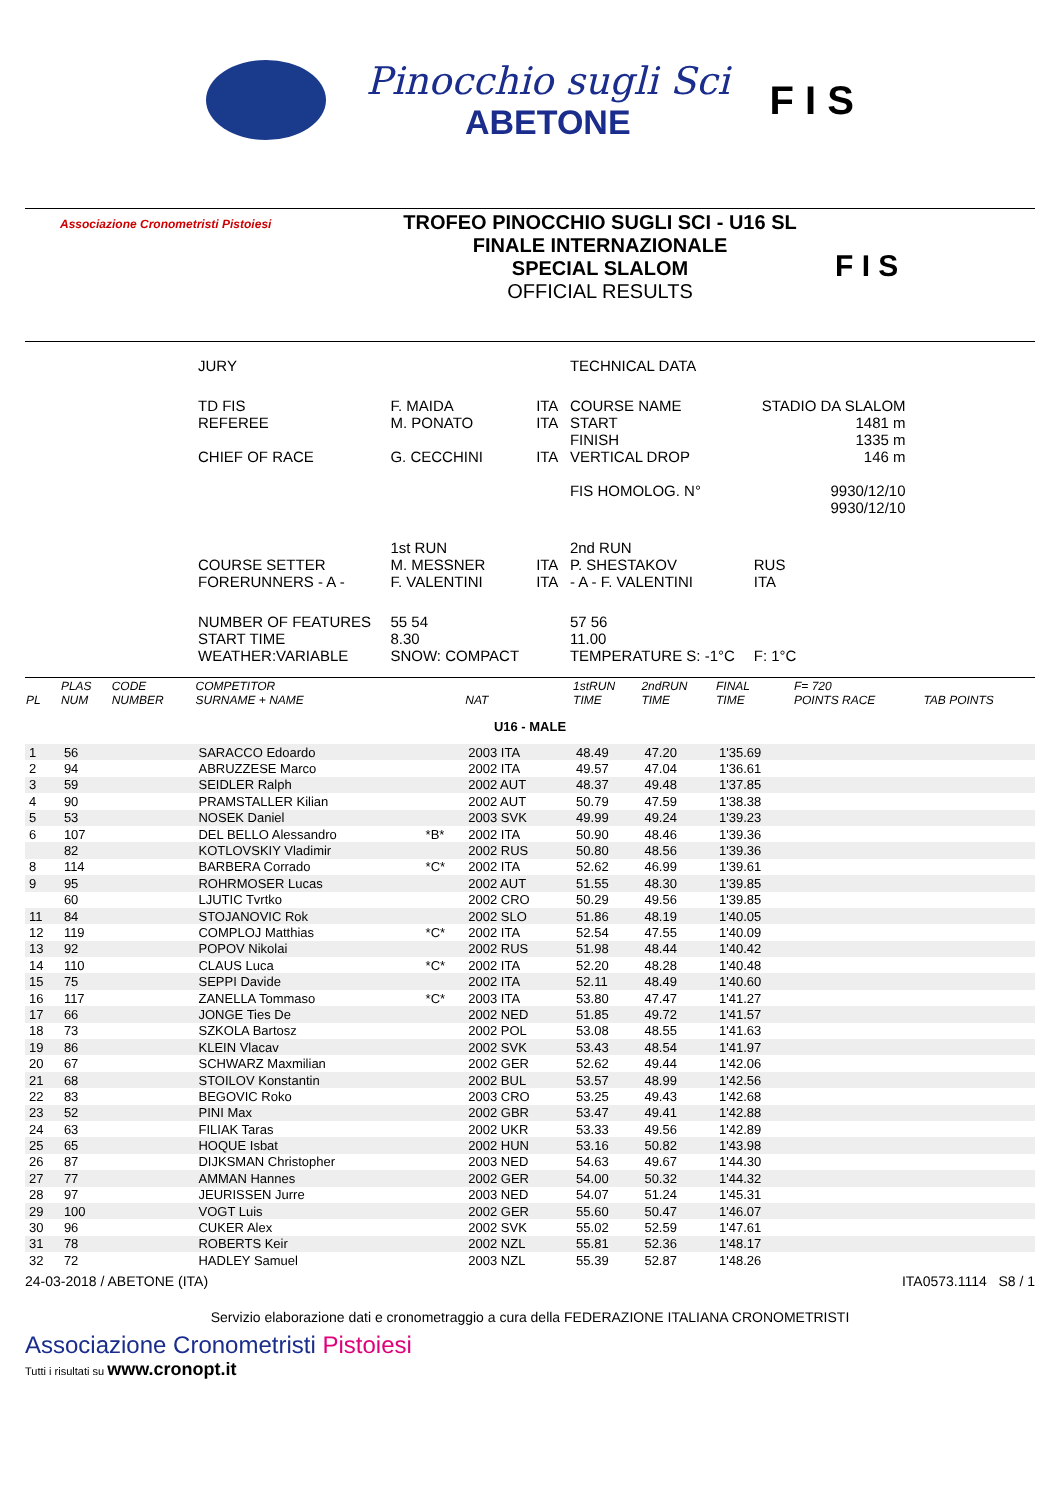Pinocchio sugli Sci
ABETONE
F I S
Associazione Cronometristi Pistoiesi
TROFEO PINOCCHIO SUGLI SCI - U16 SL
FINALE INTERNAZIONALE
SPECIAL SLALOM
OFFICIAL RESULTS
F I S
| JURY | | | TECHNICAL DATA | | |
| TD FIS REFEREE CHIEF OF RACE | F. MAIDA M. PONATO G. CECCHINI | ITA ITA ITA | COURSE NAME START FINISH VERTICAL DROP FIS HOMOLOG. N° | STADIO DA SLALOM 1481 m 1335 m 146 m 9930/12/10 9930/12/10 | |
| COURSE SETTER FORERUNNERS - A - | 1st RUN M. MESSNER F. VALENTINI | ITA ITA | 2nd RUN P. SHESTAKOV - A - F. VALENTINI | RUS ITA | |
| NUMBER OF FEATURES START TIME WEATHER:VARIABLE | 55 54 8.30 SNOW: COMPACT | | 57 56 11.00 TEMPERATURE S: -1°C | F: 1°C | |
| PL | PLAS NUM | CODE NUMBER | COMPETITOR SURNAME + NAME | | NAT | 1stRUN TIME | 2ndRUN TIME | FINAL TIME | F= 720 POINTS RACE | TAB POINTS |
| --- | --- | --- | --- | --- | --- | --- | --- | --- | --- | --- |
| U16 - MALE | | | | | | | | | | |
| 1 | 56 | | SARACCO Edoardo | | 2003 ITA | 48.49 | 47.20 | 1'35.69 | | |
| 2 | 94 | | ABRUZZESE Marco | | 2002 ITA | 49.57 | 47.04 | 1'36.61 | | |
| 3 | 59 | | SEIDLER Ralph | | 2002 AUT | 48.37 | 49.48 | 1'37.85 | | |
| 4 | 90 | | PRAMSTALLER Kilian | | 2002 AUT | 50.79 | 47.59 | 1'38.38 | | |
| 5 | 53 | | NOSEK Daniel | | 2003 SVK | 49.99 | 49.24 | 1'39.23 | | |
| 6 | 107 | | DEL BELLO Alessandro | *B* | 2002 ITA | 50.90 | 48.46 | 1'39.36 | | |
| | 82 | | KOTLOVSKIY Vladimir | | 2002 RUS | 50.80 | 48.56 | 1'39.36 | | |
| 8 | 114 | | BARBERA Corrado | *C* | 2002 ITA | 52.62 | 46.99 | 1'39.61 | | |
| 9 | 95 | | ROHRMOSER Lucas | | 2002 AUT | 51.55 | 48.30 | 1'39.85 | | |
| | 60 | | LJUTIC Tvrtko | | 2002 CRO | 50.29 | 49.56 | 1'39.85 | | |
| 11 | 84 | | STOJANOVIC Rok | | 2002 SLO | 51.86 | 48.19 | 1'40.05 | | |
| 12 | 119 | | COMPLOJ Matthias | *C* | 2002 ITA | 52.54 | 47.55 | 1'40.09 | | |
| 13 | 92 | | POPOV Nikolai | | 2002 RUS | 51.98 | 48.44 | 1'40.42 | | |
| 14 | 110 | | CLAUS Luca | *C* | 2002 ITA | 52.20 | 48.28 | 1'40.48 | | |
| 15 | 75 | | SEPPI Davide | | 2002 ITA | 52.11 | 48.49 | 1'40.60 | | |
| 16 | 117 | | ZANELLA Tommaso | *C* | 2003 ITA | 53.80 | 47.47 | 1'41.27 | | |
| 17 | 66 | | JONGE Ties De | | 2002 NED | 51.85 | 49.72 | 1'41.57 | | |
| 18 | 73 | | SZKOLA Bartosz | | 2002 POL | 53.08 | 48.55 | 1'41.63 | | |
| 19 | 86 | | KLEIN Vlacav | | 2002 SVK | 53.43 | 48.54 | 1'41.97 | | |
| 20 | 67 | | SCHWARZ Maxmilian | | 2002 GER | 52.62 | 49.44 | 1'42.06 | | |
| 21 | 68 | | STOILOV Konstantin | | 2002 BUL | 53.57 | 48.99 | 1'42.56 | | |
| 22 | 83 | | BEGOVIC Roko | | 2003 CRO | 53.25 | 49.43 | 1'42.68 | | |
| 23 | 52 | | PINI Max | | 2002 GBR | 53.47 | 49.41 | 1'42.88 | | |
| 24 | 63 | | FILIAK Taras | | 2002 UKR | 53.33 | 49.56 | 1'42.89 | | |
| 25 | 65 | | HOQUE Isbat | | 2002 HUN | 53.16 | 50.82 | 1'43.98 | | |
| 26 | 87 | | DIJKSMAN Christopher | | 2003 NED | 54.63 | 49.67 | 1'44.30 | | |
| 27 | 77 | | AMMAN Hannes | | 2002 GER | 54.00 | 50.32 | 1'44.32 | | |
| 28 | 97 | | JEURISSEN Jurre | | 2003 NED | 54.07 | 51.24 | 1'45.31 | | |
| 29 | 100 | | VOGT Luis | | 2002 GER | 55.60 | 50.47 | 1'46.07 | | |
| 30 | 96 | | CUKER Alex | | 2002 SVK | 55.02 | 52.59 | 1'47.61 | | |
| 31 | 78 | | ROBERTS Keir | | 2002 NZL | 55.81 | 52.36 | 1'48.17 | | |
| 32 | 72 | | HADLEY Samuel | | 2003 NZL | 55.39 | 52.87 | 1'48.26 | | |
24-03-2018 / ABETONE (ITA) ITA0573.1114 S8 / 1
Servizio elaborazione dati e cronometraggio a cura della FEDERAZIONE ITALIANA CRONOMETRISTI
Associazione Cronometristi Pistoiesi
Tutti i risultati su www.cronopt.it